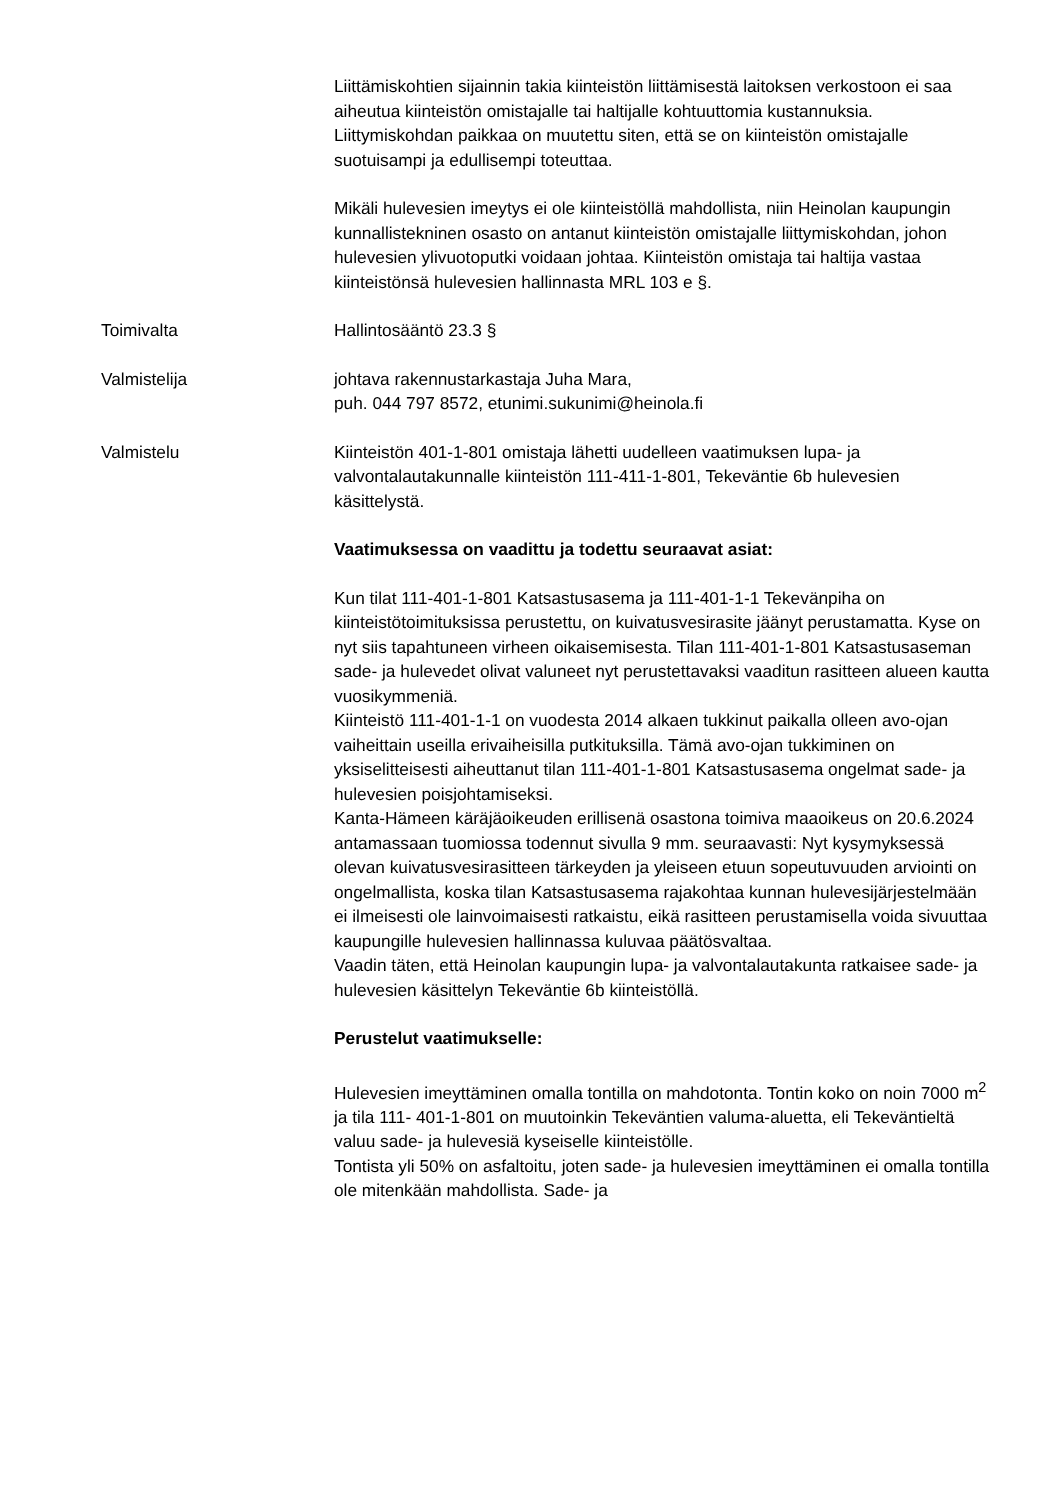Liittämiskohtien sijainnin takia kiinteistön liittämisestä laitoksen verkostoon ei saa aiheutua kiinteistön omistajalle tai haltijalle kohtuuttomia kustannuksia. Liittymiskohdan paikkaa on muutettu siten, että se on kiinteistön omistajalle suotuisampi ja edullisempi toteuttaa.
Mikäli hulevesien imeytys ei ole kiinteistöllä mahdollista, niin Heinolan kaupungin kunnallistekninen osasto on antanut kiinteistön omistajalle liittymiskohdan, johon hulevesien ylivuotoputki voidaan johtaa. Kiinteistön omistaja tai haltija vastaa kiinteistönsä hulevesien hallinnasta MRL 103 e §.
Toimivalta Hallintosääntö 23.3 §
Valmistelija johtava rakennustarkastaja Juha Mara,
puh. 044 797 8572, etunimi.sukunimi@heinola.fi
Valmistelu Kiinteistön 401-1-801 omistaja lähetti uudelleen vaatimuksen lupa- ja valvontalautakunnalle kiinteistön 111-411-1-801, Tekeväntie 6b hulevesien käsittelystä.
Vaatimuksessa on vaadittu ja todettu seuraavat asiat:
Kun tilat 111-401-1-801 Katsastusasema ja 111-401-1-1 Tekevänpiha on kiinteistötoimituksissa perustettu, on kuivatusvesirasite jäänyt perustamatta. Kyse on nyt siis tapahtuneen virheen oikaisemisesta. Tilan 111-401-1-801 Katsastusaseman sade- ja hulevedet olivat valuneet nyt perustettavaksi vaaditun rasitteen alueen kautta vuosikymmeniä.
Kiinteistö 111-401-1-1 on vuodesta 2014 alkaen tukkinut paikalla olleen avo-ojan vaiheittain useilla erivaiheisilla putkituksilla. Tämä avo-ojan tukkiminen on yksiselitteisesti aiheuttanut tilan 111-401-1-801 Katsastusasema ongelmat sade- ja hulevesien poisjohtamiseksi.
Kanta-Hämeen käräjäoikeuden erillisenä osastona toimiva maaoikeus on 20.6.2024 antamassaan tuomiossa todennut sivulla 9 mm. seuraavasti: Nyt kysymyksessä olevan kuivatusvesirasitteen tärkeyden ja yleiseen etuun sopeutuvuuden arviointi on ongelmallista, koska tilan Katsastusasema rajakohtaa kunnan hulevesijärjestelmään ei ilmeisesti ole lainvoimaisesti ratkaistu, eikä rasitteen perustamisella voida sivuuttaa kaupungille hulevesien hallinnassa kuluvaa päätösvaltaa.
Vaadin täten, että Heinolan kaupungin lupa- ja valvontalautakunta ratkaisee sade- ja hulevesien käsittelyn Tekeväntie 6b kiinteistöllä.
Perustelut vaatimukselle:
Hulevesien imeyttäminen omalla tontilla on mahdotonta. Tontin koko on noin 7000 m<sup>2</sup> ja tila 111- 401-1-801 on muutoinkin Tekeväntien valuma-aluetta, eli Tekeväntieltä valuu sade- ja hulevesiä kyseiselle kiinteistölle.
Tontista yli 50% on asfaltoitu, joten sade- ja hulevesien imeyttäminen ei omalla tontilla ole mitenkään mahdollista. Sade- ja